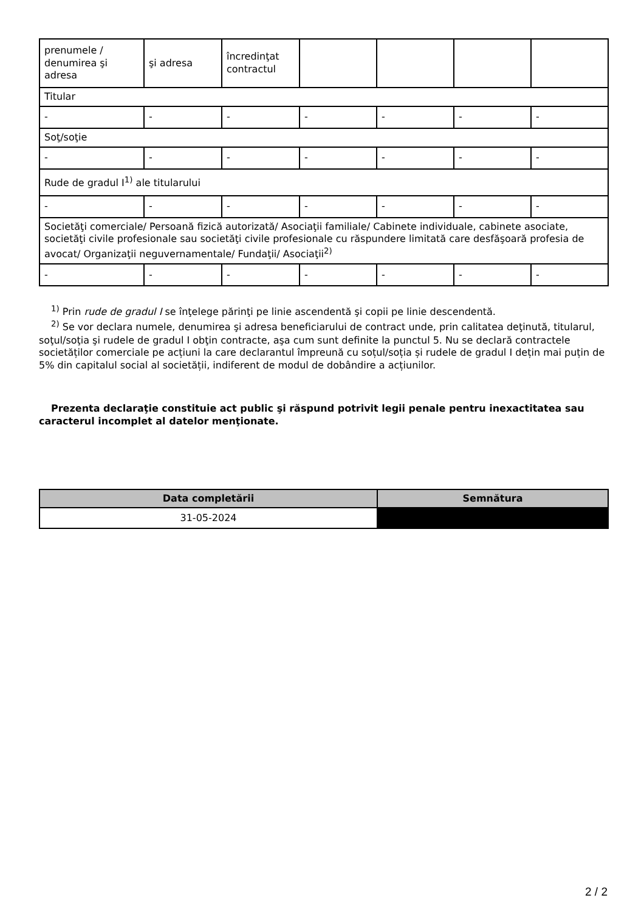| prenumele / denumirea şi adresa | şi adresa | încredinţat contractul | | | | |
| Titular | | | | | | |
| - | - | - | - | - | - | - |
| Soţ/soţie | | | | | | |
| - | - | - | - | - | - | - |
| Rude de gradul I<sup>1)</sup> ale titularului | | | | | | |
| - | - | - | - | - | - | - |
| Societăţi comerciale/ Persoană fizică autorizată/ Asociaţii familiale/ Cabinete individuale, cabinete asociate, societăţi civile profesionale sau societăţi civile profesionale cu răspundere limitată care desfăşoară profesia de avocat/ Organizaţii neguvernamentale/ Fundaţii/ Asociaţii<sup>2)</sup> | | | | | | |
| - | - | - | - | - | - | - |
<sup>1)</sup> Prin rude de gradul I se înţelege părinţi pe linie ascendentă şi copii pe linie descendentă.
<sup>2)</sup> Se vor declara numele, denumirea şi adresa beneficiarului de contract unde, prin calitatea deţinută, titularul, soţul/soţia şi rudele de gradul I obţin contracte, aşa cum sunt definite la punctul 5. Nu se declară contractele societăților comerciale pe acțiuni la care declarantul împreună cu soțul/soția și rudele de gradul I dețin mai puțin de 5% din capitalul social al societății, indiferent de modul de dobândire a acțiunilor.
Prezenta declaraţie constituie act public şi răspund potrivit legii penale pentru inexactitatea sau caracterul incomplet al datelor menţionate.
| Data completării | Semnătura |
| --- | --- |
| 31-05-2024 | |
2 / 2